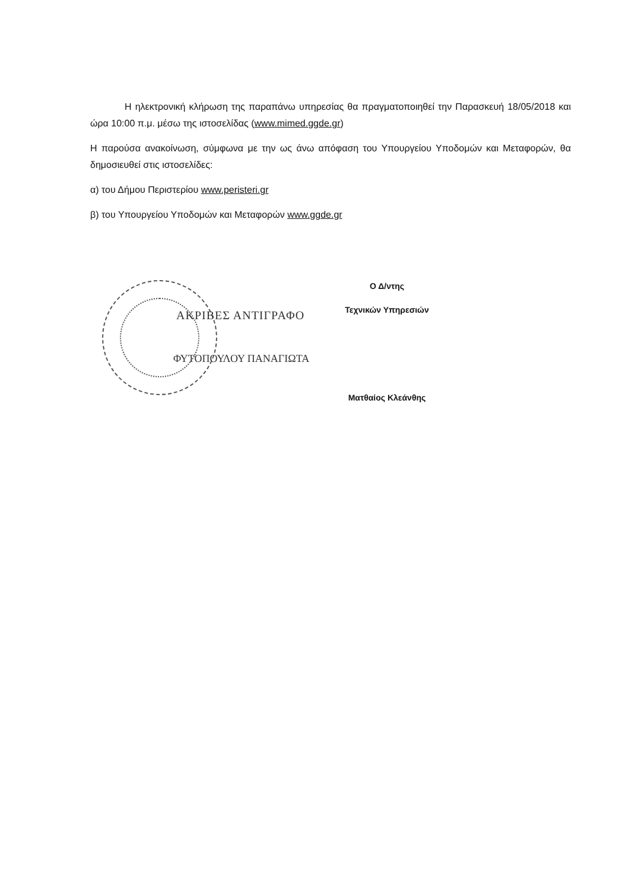Η ηλεκτρονική κλήρωση της παραπάνω υπηρεσίας θα πραγματοποιηθεί την Παρασκευή 18/05/2018 και ώρα 10:00 π.μ. μέσω της ιστοσελίδας (www.mimed.ggde.gr)
Η παρούσα ανακοίνωση, σύμφωνα με την ως άνω απόφαση του Υπουργείου Υποδομών και Μεταφορών, θα δημοσιευθεί στις ιστοσελίδες:
α) του Δήμου Περιστερίου www.peristeri.gr
β) του Υπουργείου Υποδομών και Μεταφορών www.ggde.gr
ΑΚΡΙΒΕΣ ΑΝΤΙΓΡΑΦΟ
ΦΥΤΟΠΟΥΛΟΥ ΠΑΝΑΓΙΩΤΑ
Ο Δ/ντης
Τεχνικών Υπηρεσιών
Ματθαίος Κλεάνθης